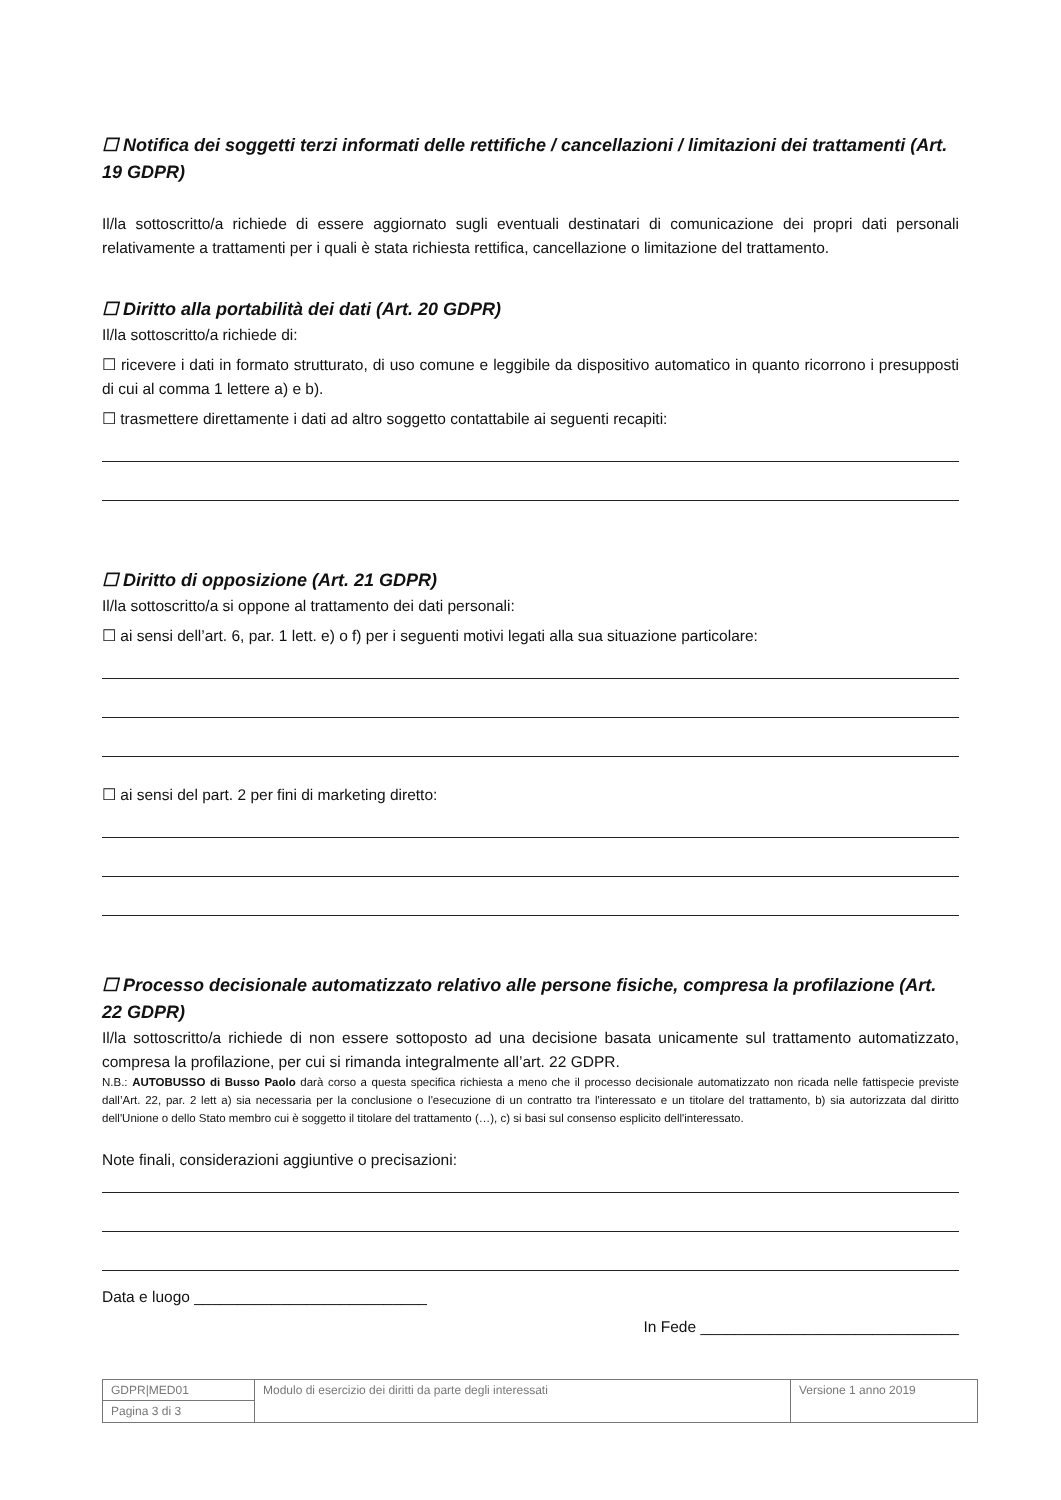☐ Notifica dei soggetti terzi informati delle rettifiche / cancellazioni / limitazioni dei trattamenti (Art. 19 GDPR)
Il/la sottoscritto/a richiede di essere aggiornato sugli eventuali destinatari di comunicazione dei propri dati personali relativamente a trattamenti per i quali è stata richiesta rettifica, cancellazione o limitazione del trattamento.
☐ Diritto alla portabilità dei dati (Art. 20 GDPR)
Il/la sottoscritto/a richiede di:
☐ ricevere i dati in formato strutturato, di uso comune e leggibile da dispositivo automatico in quanto ricorrono i presupposti di cui al comma 1 lettere a) e b).
☐ trasmettere direttamente i dati ad altro soggetto contattabile ai seguenti recapiti:
☐ Diritto di opposizione (Art. 21 GDPR)
Il/la sottoscritto/a si oppone al trattamento dei dati personali:
☐ ai sensi dell’art. 6, par. 1 lett. e) o f) per i seguenti motivi legati alla sua situazione particolare:
☐ ai sensi del part. 2 per fini di marketing diretto:
☐ Processo decisionale automatizzato relativo alle persone fisiche, compresa la profilazione (Art. 22 GDPR)
Il/la sottoscritto/a richiede di non essere sottoposto ad una decisione basata unicamente sul trattamento automatizzato, compresa la profilazione, per cui si rimanda integralmente all’art. 22 GDPR.
N.B.: AUTOBUSSO di Busso Paolo darà corso a questa specifica richiesta a meno che il processo decisionale automatizzato non ricada nelle fattispecie previste dall’Art. 22, par. 2 lett a) sia necessaria per la conclusione o l'esecuzione di un contratto tra l'interessato e un titolare del trattamento, b) sia autorizzata dal diritto dell'Unione o dello Stato membro cui è soggetto il titolare del trattamento (…), c) si basi sul consenso esplicito dell'interessato.
Note finali, considerazioni aggiuntive o precisazioni:
Data e luogo ___________________________
In Fede ______________________________
| GDPR/MED01 | Modulo di esercizio dei diritti da parte degli interessati | Versione 1 anno 2019 |
| Pagina 3 di 3 | | |